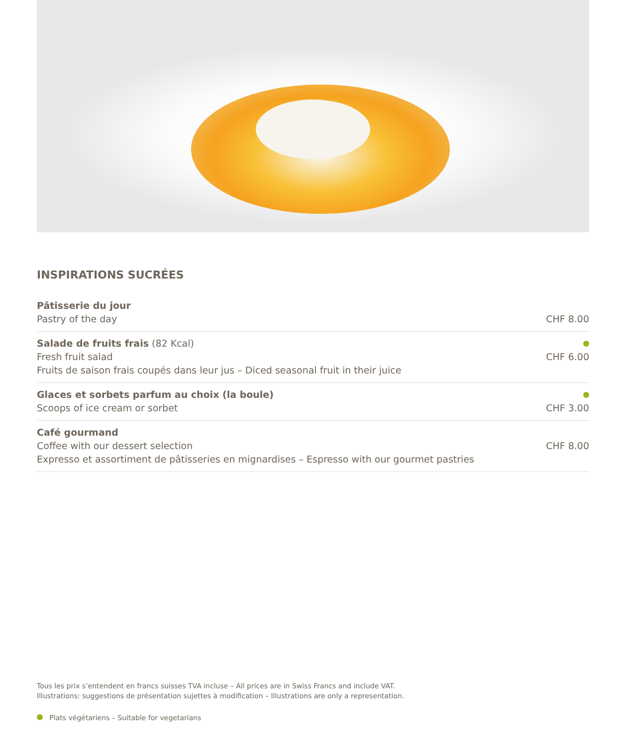INSPIRATIONS SUCRÉES
Pâtisserie du jour
Pastry of the day
CHF 8.00
Salade de fruits frais (82 Kcal)
Fresh fruit salad
Fruits de saison frais coupés dans leur jus – Diced seasonal fruit in their juice
CHF 6.00
Glaces et sorbets parfum au choix (la boule)
Scoops of ice cream or sorbet
CHF 3.00
Café gourmand
Coffee with our dessert selection
Expresso et assortiment de pâtisseries en mignardises – Espresso with our gourmet pastries
CHF 8.00
Tous les prix s’entendent en francs suisses TVA incluse – All prices are in Swiss Francs and include VAT.
Illustrations: suggestions de présentation sujettes à modification – Illustrations are only a representation.
Plats végétariens – Suitable for vegetarians